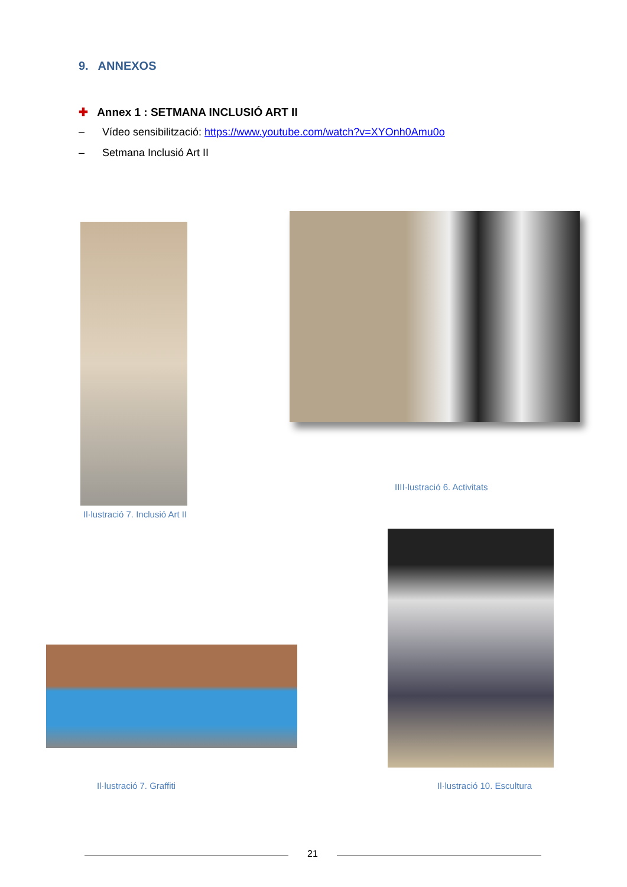9. ANNEXOS
✚ Annex 1 : SETMANA INCLUSIÓ ART II
– Vídeo sensibilització: https://www.youtube.com/watch?v=XYOnh0Amu0o
– Setmana Inclusió Art II
IIII·lustració 6. Activitats
Il·lustració 7. Inclusió Art II
Il·lustració 7. Graffiti Il·lustració 10. Escultura
21